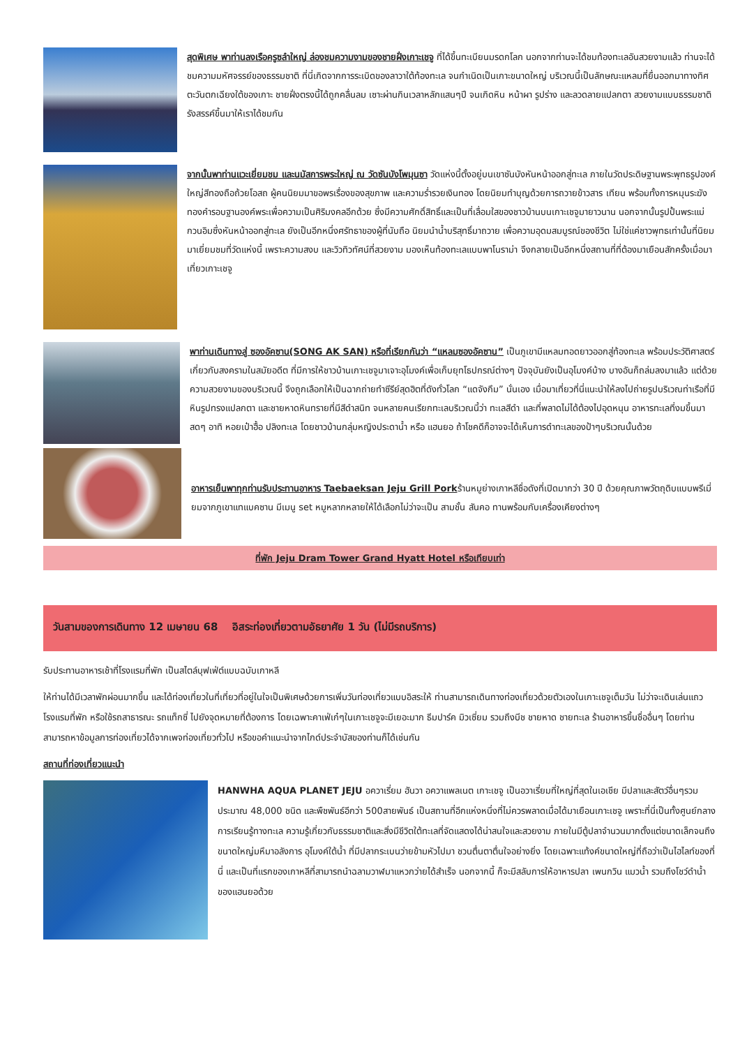สุดพิเศษ พาท่านลงเรือครูซลำใหญ่ ล่องชมความงามของชายฝั่งเกาะเชจู ที่ได้ขึ้นทะเบียนมรดกโลก นอกจากท่านจะได้ชมท้องทะเลอันสวยงามแล้ว ท่านจะได้ชมความมหัศจรรย์ของธรรมชาติ ที่นี่เกิดจากการระเบิดของลาวาใต้ท้องทะเล จนกำเนิดเป็นเกาะขนาดใหญ่ บริเวณนี้เป็นลักษณะแหลมที่ยื่นออกมาทางทิศตะวันตกเฉียงใต้ของเกาะ ชายฝั่งตรงนี้ได้ถูกคลื่นลม เซาะผ่านกินเวลาหลักแสนๆปี จนเกิดหิน หน้าผา รูปร่าง และลวดลายแปลกตา สวยงามแบบธรรมชาติรังสรรค์ขึ้นมาให้เราได้ชมกัน
จากนั้นพาท่านแวะเยี่ยมชม และนมัสการพระใหญ่ ณ วัดซันบังโพมุนซา วัดแห่งนี้ตั้งอยู่บนเขาซันบังหันหน้าออกสู่ทะเล ภายในวัดประดิษฐานพระพุทธรูปองค์ใหญ่สีทองถือถ้วยโอสถ ผู้คนนิยมมาขอพรเรื่องของสุขภาพ และความร่ำรวยเงินทอง โดยนิยมทำบุญด้วยการถวายข้าวสาร เทียน พร้อมทั้งการหมุนระฆังทองคำรอบฐานองค์พระเพื่อความเป็นศิริมงคลอีกด้วย ซึ่งมีความศักดิ์สิทธิ์และเป็นที่เลื่อมใสของชาวบ้านบนเกาะเชจูมายาวนาน นอกจากนั้นรูปปั้นพระแม่กวนอิมซึ่งหันหน้าออกสู่ทะเล ยังเป็นอีกหนึ่งศรัทธาของผู้ที่นับถือ นิยมนำน้ำบริสุทธิ์มาถวาย เพื่อความอุดมสมบูรณ์ของชีวิต ไม่ใช่แค่ชาวพุทธเท่านั้นที่นิยมมาเยี่ยมชมที่วัดแห่งนี้ เพราะความสงบ และวิวทิวทัศน์ที่สวยงาม มองเห็นท้องทะเลแบบพาโนราม่า จึงกลายเป็นอีกหนึ่งสถานที่ที่ต้องมาเยือนสักครั้งเมื่อมาเที่ยวเกาะเชจู
พาท่านเดินทางสู่ ซองอัคซาน(SONG AK SAN) หรือที่เรียกกันว่า “แหลมซองอัคซาน” เป็นภูเขามีแหลมทอดยาวออกสู่ท้องทะเล พร้อมประวัติศาสตร์เกี่ยวกับสงครามในสมัยอดีต ที่มีการให้ชาวบ้านเกาะเชจูมาเจาะอุโมงค์เพื่อเก็บยุทโธปกรณ์ต่างๆ ปัจจุบันยังเป็นอุโมงค์บ้าง บางอันก็ถล่มลงมาแล้ว แต่ด้วยความสวยงามของบริเวณนี้ จึงถูกเลือกให้เป็นฉากถ่ายทำซีรีย์สุดฮิตที่ดังทั่วโลก “แดจังกึม” นั่นเอง เมื่อมาเที่ยวที่นี่แนะนำให้ลงไปถ่ายรูปบริเวณท่าเรือที่มีหินรูปทรงแปลกตา และชายหาดหินทรายที่มีสีดำสนิท จนหลายคนเรียกทะเลบริเวณนี้ว่า ทะเลสีดำ และที่พลาดไม่ได้ต้องไปอุดหนุน อาหารทะเลที่งมขึ้นมาสดๆ อาทิ หอยเป๋าฮื้อ ปลิงทะเล โดยชาวบ้านกลุ่มหญิงประดาน้ำ หรือ แฮนยอ ถ้าโชคดีก็อาจจะได้เห็นการดำทะเลของป้าๆบริเวณนั้นด้วย
อาหารเย็นพาทุกท่านรับประทานอาหาร Taebaeksan Jeju Grill Porkร้านหมูย่างเกาหลีชื่อดังที่เปิดมากว่า 30 ปี ด้วยคุณภาพวัตถุดิบแบบพรีเมี่ยมจากภูเขาแทแบคซาน มีเมนู set หมูหลากหลายให้ได้เลือกไม่ว่าจะเป็น สามชั้น สันคอ ทานพร้อมกับเครื่องเคียงต่างๆ
ที่พัก Jeju Dram Tower Grand Hyatt Hotel หรือเทียบเท่า
วันสามของการเดินทาง 12 เมษายน 68 อิสระท่องเที่ยวตามอัธยาศัย 1 วัน (ไม่มีรถบริการ)
รับประทานอาหารเช้าที่โรงแรมที่พัก เป็นสไตล์บุฟเฟ่ต์แบบฉบับเกาหลี
ให้ท่านได้มีเวลาพักผ่อนมากขึ้น และได้ท่องเที่ยวในที่เที่ยวที่อยู่ในใจเป็นพิเศษด้วยการเพิ่มวันท่องเที่ยวแบบอิสระให้ ท่านสามารถเดินทางท่องเที่ยวด้วยตัวเองในเกาะเชจูเต็มวัน ไม่ว่าจะเดินเล่นแถวโรงแรมที่พัก หรือใช้รถสาธารณะ รถแท็กซี่ ไปยังจุดหมายที่ต้องการ โดยเฉพาะคาเฟ่เก๋ๆในเกาะเชจูจะมีเยอะมาก ธีมปาร์ค มิวเซี่ยม รวมถึงบีช ชายหาด ชายทะเล ร้านอาหารขึ้นชื่ออื่นๆ โดยท่านสามารถหาข้อมูลการท่องเที่ยวได้จากเพจท่องเที่ยวทั่วไป หรือขอคำแนะนำจากไกด์ประจำบัสของท่านก็ได้เช่นกัน
สถานที่ท่องเที่ยวแนะนำ
HANWHA AQUA PLANET JEJU อควาเรี่ยม ฮันวา อควาแพลเนต เกาะเชจู เป็นอวาเรี่ยมที่ใหญ่ที่สุดในเอเชีย มีปลาและสัตว์อื่นๆรวมประมาณ 48,000 ชนิด และพืชพันธ์อีกว่า 500สายพันธ์ เป็นสถานที่อีกแห่งหนึ่งที่ไม่ควรพลาดเมื่อได้มาเยือนเกาะเชจู เพราะที่นี่เป็นทั้งศูนย์กลางการเรียนรู้ทางทะเล ความรู้เกี่ยวกับธรรมชาติและสิ่งมีชีวิตใต้ทะเลที่จัดแสดงได้น่าสนใจและสวยงาม ภายในมีตู้ปลาจำนวนมากตั้งแต่ขนาดเล็กจนถึงขนาดใหญ่มหึมาอลังการ อุโมงค์ใต้น้ำ ที่มีปลากระเบนว่ายข้ามหัวไปมา ชวนตื่นตาตื่นใจอย่างยิ่ง โดยเฉพาะแท้งค์ขนาดใหญ่ที่ถือว่าเป็นไฮไลท์ของที่นี่ และเป็นที่แรกของเกาหลีที่สามารถนำฉลามวาฬมาแหวกว่ายได้สำเร็จ นอกจากนี้ ก็จะมีสลับการให้อาหารปลา เพนกวิน แมวน้ำ รวมถึงโชว์ดำน้ำของแฮนยอด้วย